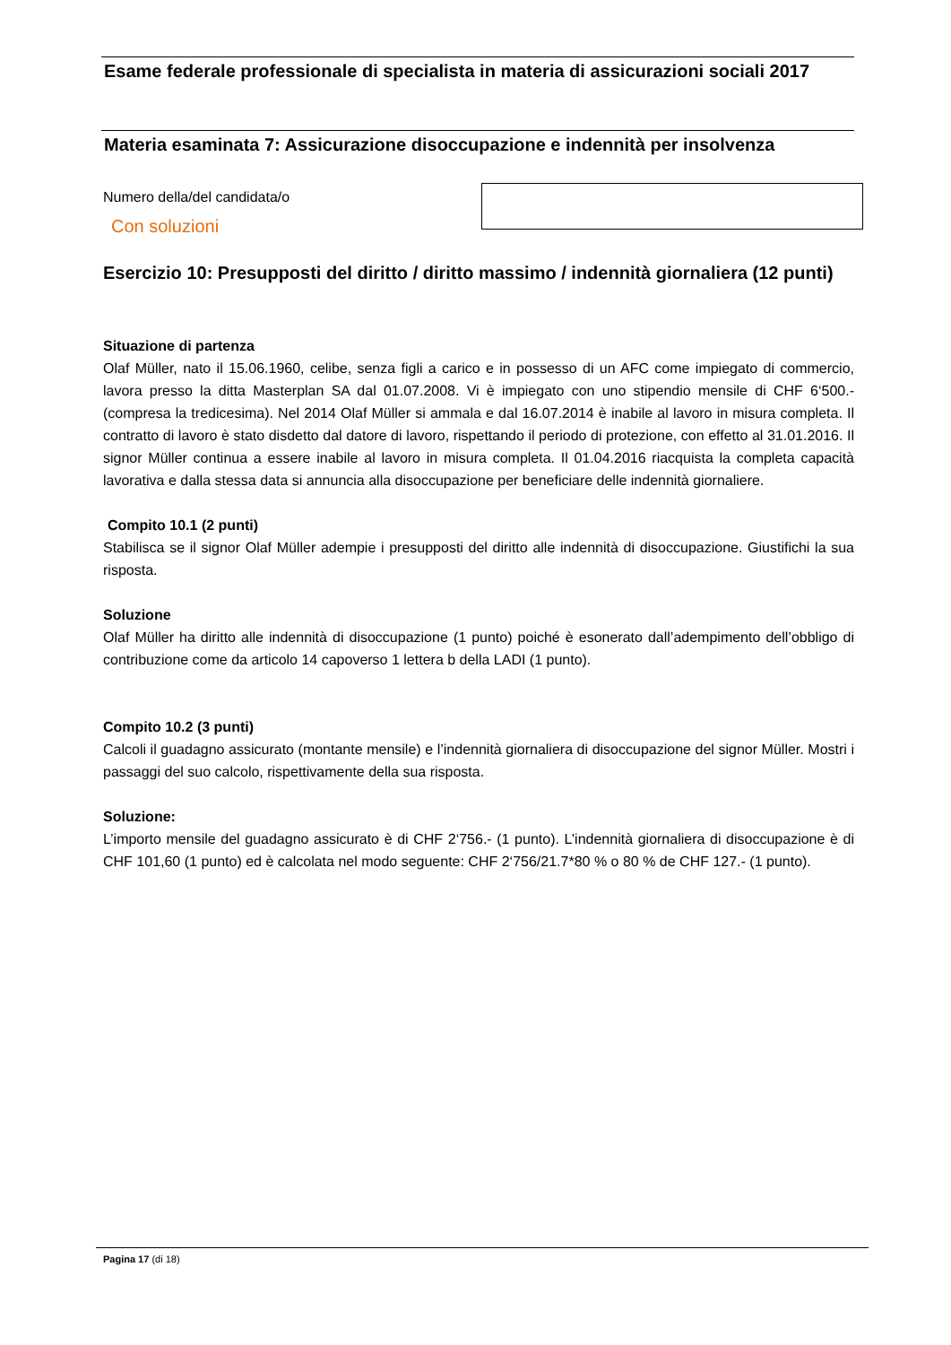Esame federale professionale di specialista in materia di assicurazioni sociali 2017
Materia esaminata 7: Assicurazione disoccupazione e indennità per insolvenza
Numero della/del candidata/o
Con soluzioni
Esercizio 10: Presupposti del diritto / diritto massimo / indennità giornaliera (12 punti)
Situazione di partenza
Olaf Müller, nato il 15.06.1960, celibe, senza figli a carico e in possesso di un AFC come impiegato di commercio, lavora presso la ditta Masterplan SA dal 01.07.2008. Vi è impiegato con uno stipendio mensile di CHF 6‘500.- (compresa la tredicesima). Nel 2014 Olaf Müller si ammala e dal 16.07.2014 è inabile al lavoro in misura completa. Il contratto di lavoro è stato disdetto dal datore di lavoro, rispettando il periodo di protezione, con effetto al 31.01.2016. Il signor Müller continua a essere inabile al lavoro in misura completa. Il 01.04.2016 riacquista la completa capacità lavorativa e dalla stessa data si annuncia alla disoccupazione per beneficiare delle indennità giornaliere.
Compito 10.1 (2 punti)
Stabilisca se il signor Olaf Müller adempie i presupposti del diritto alle indennità di disoccupazione. Giustifichi la sua risposta.
Soluzione
Olaf Müller ha diritto alle indennità di disoccupazione (1 punto) poiché è esonerato dall’adempimento dell’obbligo di contribuzione come da articolo 14 capoverso 1 lettera b della LADI (1 punto).
Compito 10.2 (3 punti)
Calcoli il guadagno assicurato (montante mensile) e l’indennità giornaliera di disoccupazione del signor Müller. Mostri i passaggi del suo calcolo, rispettivamente della sua risposta.
Soluzione:
L’importo mensile del guadagno assicurato è di CHF 2‘756.- (1 punto). L’indennità giornaliera di disoccupazione è di CHF 101,60 (1 punto) ed è calcolata nel modo seguente: CHF 2‘756/21.7*80 % o 80 % de CHF 127.- (1 punto).
Pagina 17 (di 18)